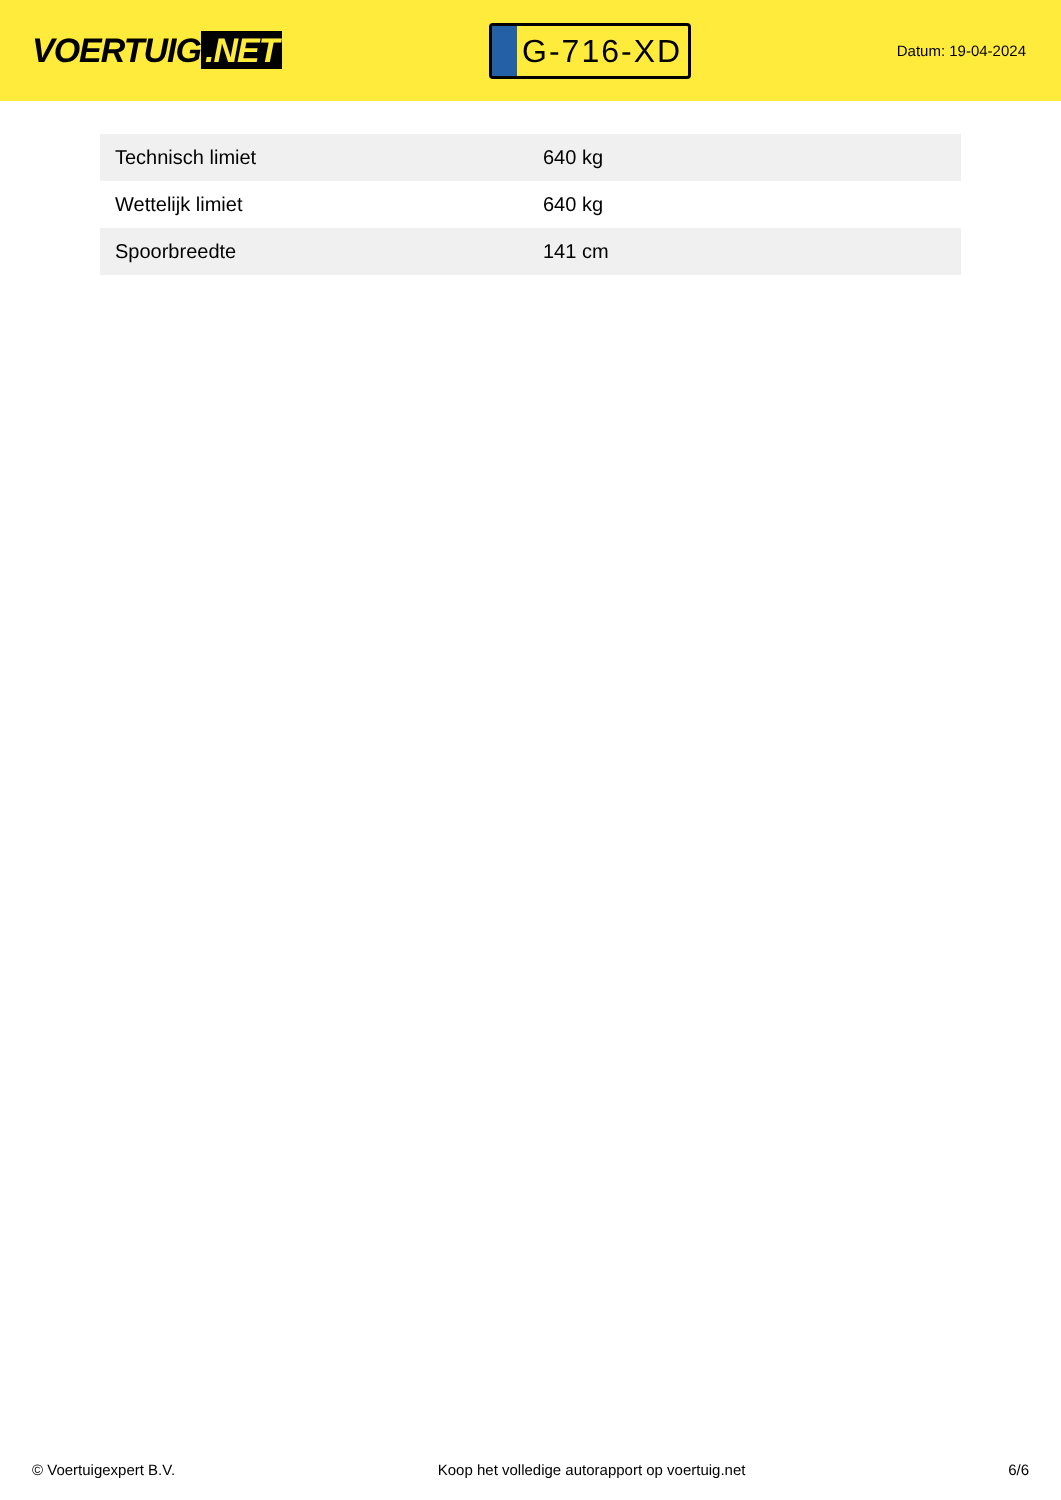VOERTUIG.NET
G-716-XD
Datum: 19-04-2024
| Technisch limiet | 640 kg |
| Wettelijk limiet | 640 kg |
| Spoorbreedte | 141 cm |
© Voertuigexpert B.V. Koop het volledige autorapport op voertuig.net 6/6